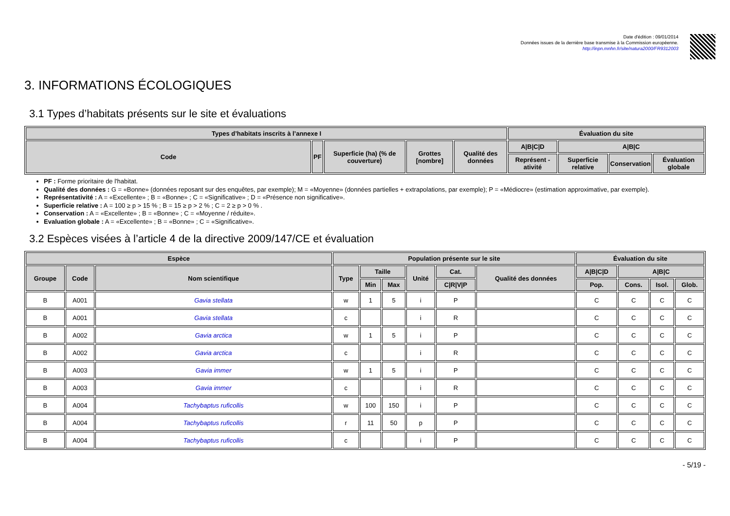Date d'édition : 09/01/2014
Données issues de la dernière base transmise à la Commission européenne.
http://inpn.mnhn.fr/site/natura2000/FR9312003
3. INFORMATIONS ÉCOLOGIQUES
3.1 Types d’habitats présents sur le site et évaluations
| Types d’habitats inscrits à l’annexe I | | | | | Évaluation du site | | | |
| --- | --- | --- | --- | --- | --- | --- | --- | --- |
| Code | PF | Superficie (ha) (% de couverture) | Grottes [nombre] | Qualité des données | A/B/C/D | A/B/C | | |
| | | | | | Représent -ativité | Superficie relative | Conservation | Évaluation globale |
PF : Forme prioritaire de l'habitat.
Qualité des données : G = «Bonne» (données reposant sur des enquêtes, par exemple); M = «Moyenne» (données partielles + extrapolations, par exemple); P = «Médiocre» (estimation approximative, par exemple).
Représentativité : A = «Excellente» ; B = «Bonne» ; C = «Significative» ; D = «Présence non significative».
Superficie relative : A = 100 ≥ p > 15 % ; B = 15 ≥ p > 2 % ; C = 2 ≥ p > 0 % .
Conservation : A = «Excellente» ; B = «Bonne» ; C = «Moyenne / réduite».
Evaluation globale : A = «Excellente» ; B = «Bonne» ; C = «Significative».
3.2 Espèces visées à l’article 4 de la directive 2009/147/CE et évaluation
| Espèce | | | Population présente sur le site | | | | | | Évaluation du site | | | |
| --- | --- | --- | --- | --- | --- | --- | --- | --- | --- | --- | --- | --- |
| Groupe | Code | Nom scientifique | Type | Taille | | Unité | Cat. | Qualité des données | A/B/C/D | A/B/C | | |
| | | | | Min | Max | | C/R/V/P | | Pop. | Cons. | Isol. | Glob. |
| B | A001 | Gavia stellata | w | 1 | 5 | i | P | | C | C | C | C |
| B | A001 | Gavia stellata | c | | | i | R | | C | C | C | C |
| B | A002 | Gavia arctica | w | 1 | 5 | i | P | | C | C | C | C |
| B | A002 | Gavia arctica | c | | | i | R | | C | C | C | C |
| B | A003 | Gavia immer | w | 1 | 5 | i | P | | C | C | C | C |
| B | A003 | Gavia immer | c | | | i | R | | C | C | C | C |
| B | A004 | Tachybaptus ruficollis | w | 100 | 150 | i | P | | C | C | C | C |
| B | A004 | Tachybaptus ruficollis | r | 11 | 50 | p | P | | C | C | C | C |
| B | A004 | Tachybaptus ruficollis | c | | | i | P | | C | C | C | C |
- 5/19 -